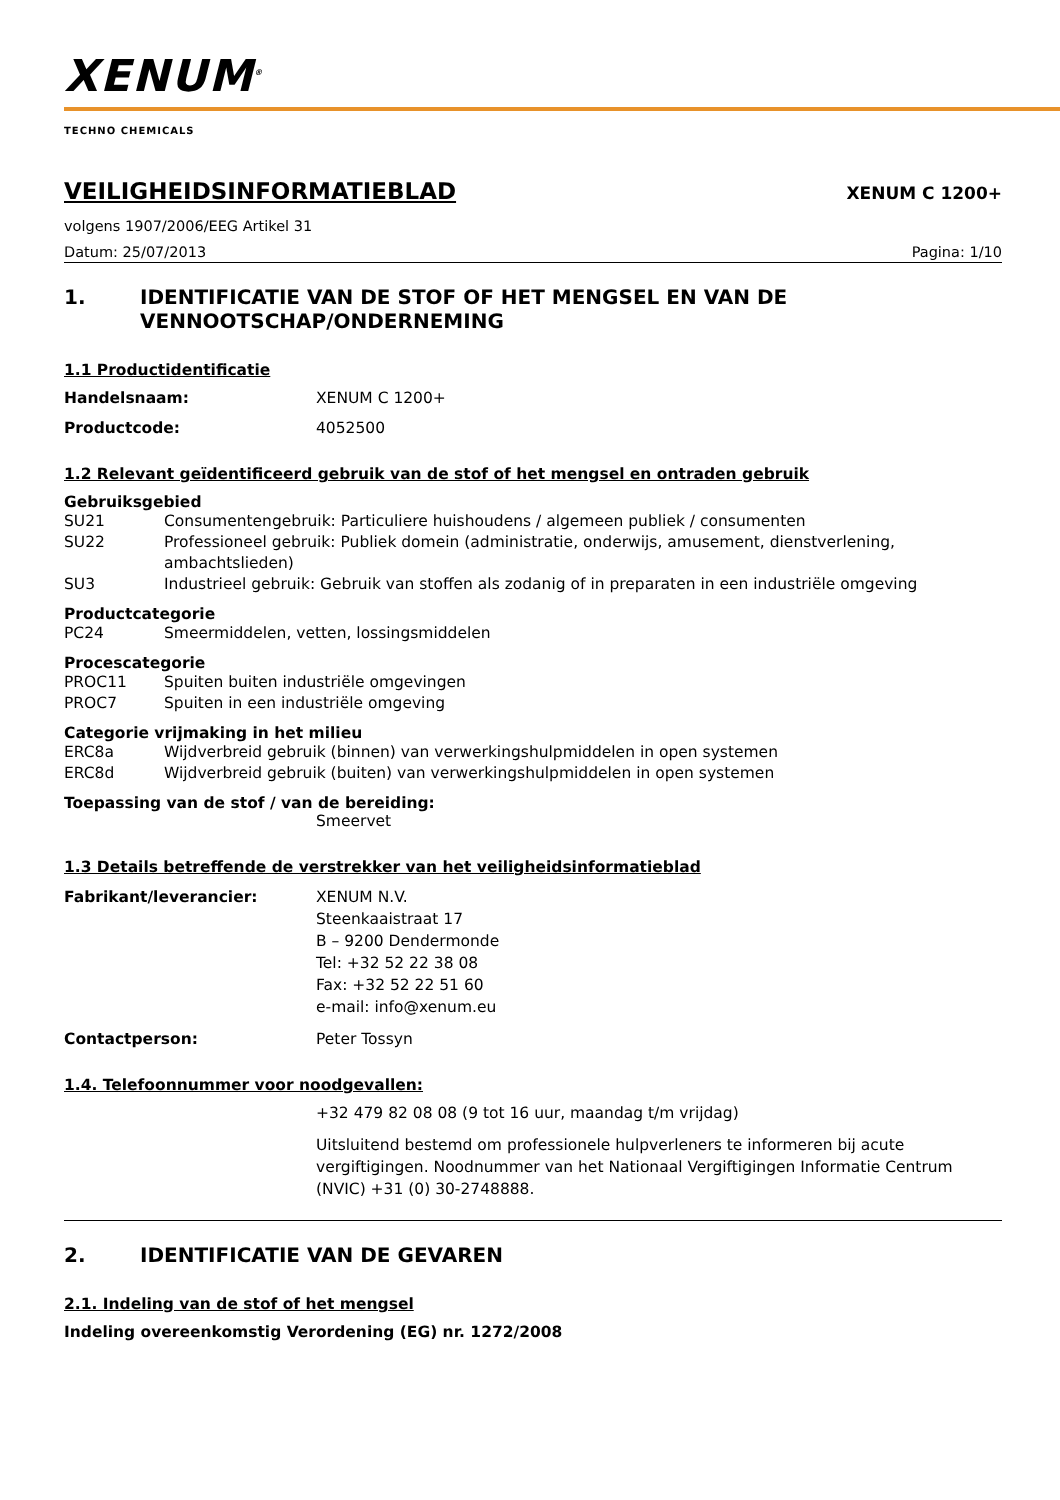XENUM<sup>®</sup>
TECHNO CHEMICALS
VEILIGHEIDSINFORMATIEBLAD
XENUM C 1200+
volgens 1907/2006/EEG Artikel 31
Datum: 25/07/2013 Pagina: 1/10
1. IDENTIFICATIE VAN DE STOF OF HET MENGSEL EN VAN DE VENNOOTSCHAP/ONDERNEMING
1.1 Productidentificatie
Handelsnaam: XENUM C 1200+
Productcode: 4052500
1.2 Relevant geïdentificeerd gebruik van de stof of het mengsel en ontraden gebruik
Gebruiksgebied
SU21 Consumentengebruik: Particuliere huishoudens / algemeen publiek / consumenten
SU22 Professioneel gebruik: Publiek domein (administratie, onderwijs, amusement, dienstverlening, ambachtslieden)
SU3 Industrieel gebruik: Gebruik van stoffen als zodanig of in preparaten in een industriële omgeving
Productcategorie
PC24 Smeermiddelen, vetten, lossingsmiddelen
Procescategorie
PROC11 Spuiten buiten industriële omgevingen
PROC7 Spuiten in een industriële omgeving
Categorie vrijmaking in het milieu
ERC8a Wijdverbreid gebruik (binnen) van verwerkingshulpmiddelen in open systemen
ERC8d Wijdverbreid gebruik (buiten) van verwerkingshulpmiddelen in open systemen
Toepassing van de stof / van de bereiding:
Smeervet
1.3 Details betreffende de verstrekker van het veiligheidsinformatieblad
Fabrikant/leverancier: XENUM N.V.
Steenkaaistraat 17
B – 9200 Dendermonde
Tel: +32 52 22 38 08
Fax: +32 52 22 51 60
e-mail: info@xenum.eu
Contactperson: Peter Tossyn
1.4. Telefoonnummer voor noodgevallen:
+32 479 82 08 08 (9 tot 16 uur, maandag t/m vrijdag)
Uitsluitend bestemd om professionele hulpverleners te informeren bij acute vergiftigingen. Noodnummer van het Nationaal Vergiftigingen Informatie Centrum (NVIC) +31 (0) 30-2748888.
2. IDENTIFICATIE VAN DE GEVAREN
2.1. Indeling van de stof of het mengsel
Indeling overeenkomstig Verordening (EG) nr. 1272/2008